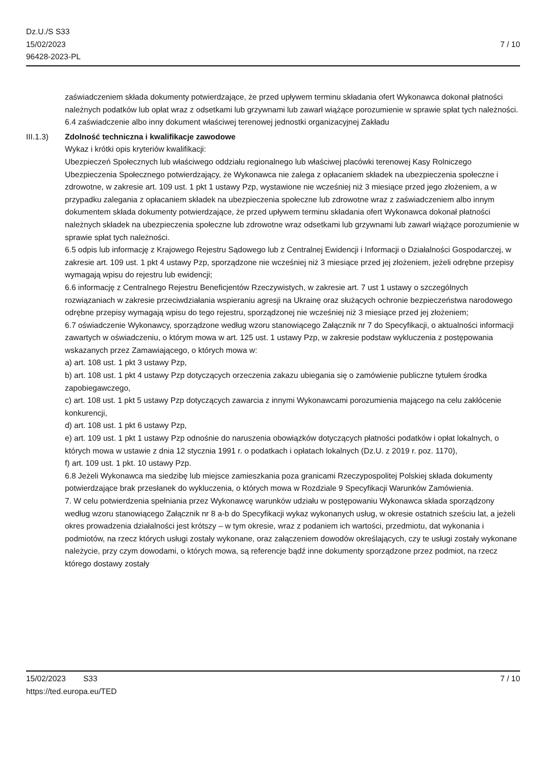Dz.U./S S33
15/02/2023
96428-2023-PL
7 / 10
zaświadczeniem składa dokumenty potwierdzające, że przed upływem terminu składania ofert Wykonawca dokonał płatności należnych podatków lub opłat wraz z odsetkami lub grzywnami lub zawarł wiążące porozumienie w sprawie spłat tych należności.
6.4 zaświadczenie albo inny dokument właściwej terenowej jednostki organizacyjnej Zakładu
III.1.3) Zdolność techniczna i kwalifikacje zawodowe
Wykaz i krótki opis kryteriów kwalifikacji:
Ubezpieczeń Społecznych lub właściwego oddziału regionalnego lub właściwej placówki terenowej Kasy Rolniczego Ubezpieczenia Społecznego potwierdzający, że Wykonawca nie zalega z opłacaniem składek na ubezpieczenia społeczne i zdrowotne, w zakresie art. 109 ust. 1 pkt 1 ustawy Pzp, wystawione nie wcześniej niż 3 miesiące przed jego złożeniem, a w przypadku zalegania z opłacaniem składek na ubezpieczenia społeczne lub zdrowotne wraz z zaświadczeniem albo innym dokumentem składa dokumenty potwierdzające, że przed upływem terminu składania ofert Wykonawca dokonał płatności należnych składek na ubezpieczenia społeczne lub zdrowotne wraz odsetkami lub grzywnami lub zawarł wiążące porozumienie w sprawie spłat tych należności.
6.5 odpis lub informację z Krajowego Rejestru Sądowego lub z Centralnej Ewidencji i Informacji o Działalności Gospodarczej, w zakresie art. 109 ust. 1 pkt 4 ustawy Pzp, sporządzone nie wcześniej niż 3 miesiące przed jej złożeniem, jeżeli odrębne przepisy wymagają wpisu do rejestru lub ewidencji;
6.6 informację z Centralnego Rejestru Beneficjentów Rzeczywistych, w zakresie art. 7 ust 1 ustawy o szczególnych rozwiązaniach w zakresie przeciwdziałania wspieraniu agresji na Ukrainę oraz służących ochronie bezpieczeństwa narodowego odrębne przepisy wymagają wpisu do tego rejestru, sporządzonej nie wcześniej niż 3 miesiące przed jej złożeniem;
6.7 oświadczenie Wykonawcy, sporządzone według wzoru stanowiącego Załącznik nr 7 do Specyfikacji, o aktualności informacji zawartych w oświadczeniu, o którym mowa w art. 125 ust. 1 ustawy Pzp, w zakresie podstaw wykluczenia z postępowania wskazanych przez Zamawiającego, o których mowa w:
a) art. 108 ust. 1 pkt 3 ustawy Pzp,
b) art. 108 ust. 1 pkt 4 ustawy Pzp dotyczących orzeczenia zakazu ubiegania się o zamówienie publiczne tytułem środka zapobiegawczego,
c) art. 108 ust. 1 pkt 5 ustawy Pzp dotyczących zawarcia z innymi Wykonawcami porozumienia mającego na celu zakłócenie konkurencji,
d) art. 108 ust. 1 pkt 6 ustawy Pzp,
e) art. 109 ust. 1 pkt 1 ustawy Pzp odnośnie do naruszenia obowiązków dotyczących płatności podatków i opłat lokalnych, o których mowa w ustawie z dnia 12 stycznia 1991 r. o podatkach i opłatach lokalnych (Dz.U. z 2019 r. poz. 1170),
f) art. 109 ust. 1 pkt. 10 ustawy Pzp.
6.8 Jeżeli Wykonawca ma siedzibę lub miejsce zamieszkania poza granicami Rzeczypospolitej Polskiej składa dokumenty potwierdzające brak przesłanek do wykluczenia, o których mowa w Rozdziale 9 Specyfikacji Warunków Zamówienia.
7. W celu potwierdzenia spełniania przez Wykonawcę warunków udziału w postępowaniu Wykonawca składa sporządzony według wzoru stanowiącego Załącznik nr 8 a-b do Specyfikacji wykaz wykonanych usług, w okresie ostatnich sześciu lat, a jeżeli okres prowadzenia działalności jest krótszy – w tym okresie, wraz z podaniem ich wartości, przedmiotu, dat wykonania i podmiotów, na rzecz których usługi zostały wykonane, oraz załączeniem dowodów określających, czy te usługi zostały wykonane należycie, przy czym dowodami, o których mowa, są referencje bądź inne dokumenty sporządzone przez podmiot, na rzecz którego dostawy zostały
15/02/2023 S33 7 / 10
https://ted.europa.eu/TED